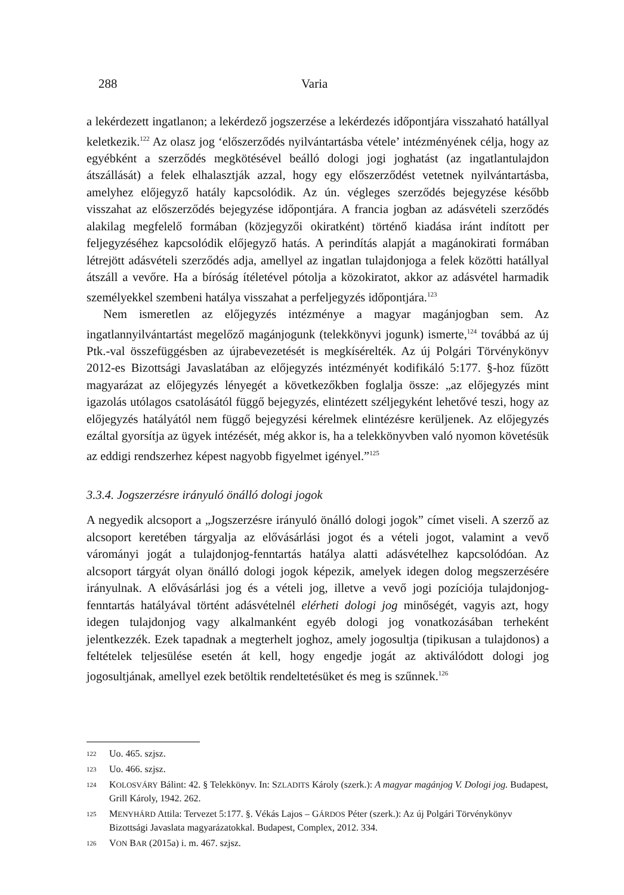288 Varia
a lekérdezett ingatlanon; a lekérdező jogszerzése a lekérdezés időpontjára visszaható hatállyal keletkezik.<sup>122</sup> Az olasz jog ‘előszerződés nyilvántartásba vétele’ intézményének célja, hogy az egyébként a szerződés megkötésével beálló dologi jogi joghatást (az ingatlantulajdon átszállását) a felek elhalasztják azzal, hogy egy előszerződést vetetnek nyilvántartásba, amelyhez előjegyző hatály kapcsolódik. Az ún. végleges szerződés bejegyzése később visszahat az előszerződés bejegyzése időpontjára. A francia jogban az adásvételi szerződés alakilag megfelelő formában (közjegyzői okiratként) történő kiadása iránt indított per feljegyzéséhez kapcsolódik előjegyző hatás. A perindítás alapját a magánokirati formában létrejött adásvételi szerződés adja, amellyel az ingatlan tulajdonjoga a felek közötti hatállyal átszáll a vevőre. Ha a bíróság ítéletével pótolja a közokiratot, akkor az adásvétel harmadik személyekkel szembeni hatálya visszahat a perfeljegyzés időpontjára.<sup>123</sup>
Nem ismeretlen az előjegyzés intézménye a magyar magánjogban sem. Az ingatlannyilvántartást megelőző magánjogunk (telekkönyvi jogunk) ismerte,<sup>124</sup> továbbá az új Ptk.-val összefüggésben az újrabevezetését is megkísérelték. Az új Polgári Törvénykönyv 2012-es Bizottsági Javaslatában az előjegyzés intézményét kodifikáló 5:177. §-hoz fűzött magyarázat az előjegyzés lényegét a következőkben foglalja össze: „az előjegyzés mint igazolás utólagos csatolásától függő bejegyzés, elintézett széljegyként lehetővé teszi, hogy az előjegyzés hatályától nem függő bejegyzési kérelmek elintézésre kerüljenek. Az előjegyzés ezáltal gyorsítja az ügyek intézését, még akkor is, ha a telekkönyvben való nyomon követésük az eddigi rendszerhez képest nagyobb figyelmet igényel.”<sup>125</sup>
3.3.4. Jogszerzésre irányuló önálló dologi jogok
A negyedik alcsoport a „Jogszerzésre irányuló önálló dologi jogok” címet viseli. A szerző az alcsoport keretében tárgyalja az elővásárlási jogot és a vételi jogot, valamint a vevő várományi jogát a tulajdonjog-fenntartás hatálya alatti adásvételhez kapcsolódóan. Az alcsoport tárgyát olyan önálló dologi jogok képezik, amelyek idegen dolog megszerzésére irányulnak. A elővásárlási jog és a vételi jog, illetve a vevő jogi pozíciója tulajdonjog-fenntartás hatályával történt adásvételnél elérheti dologi jog minőségét, vagyis azt, hogy idegen tulajdonjog vagy alkalmanként egyéb dologi jog vonatkozásában terheként jelentkezzék. Ezek tapadnak a megterhelt joghoz, amely jogosultja (tipikusan a tulajdonos) a feltételek teljesülése esetén át kell, hogy engedje jogát az aktiválódott dologi jog jogosultjának, amellyel ezek betöltik rendeltetésüket és meg is szűnnek.<sup>126</sup>
122 Uo. 465. szjsz.
123 Uo. 466. szjsz.
124 KOLOSVÁRY Bálint: 42. § Telekkönyv. In: SZLADITS Károly (szerk.): A magyar magánjog V. Dologi jog. Budapest, Grill Károly, 1942. 262.
125 MENYHÁRD Attila: Tervezet 5:177. §. Vékás Lajos – GÁRDOS Péter (szerk.): Az új Polgári Törvénykönyv Bizottsági Javaslata magyarázatokkal. Budapest, Complex, 2012. 334.
126 VON BAR (2015a) i. m. 467. szjsz.